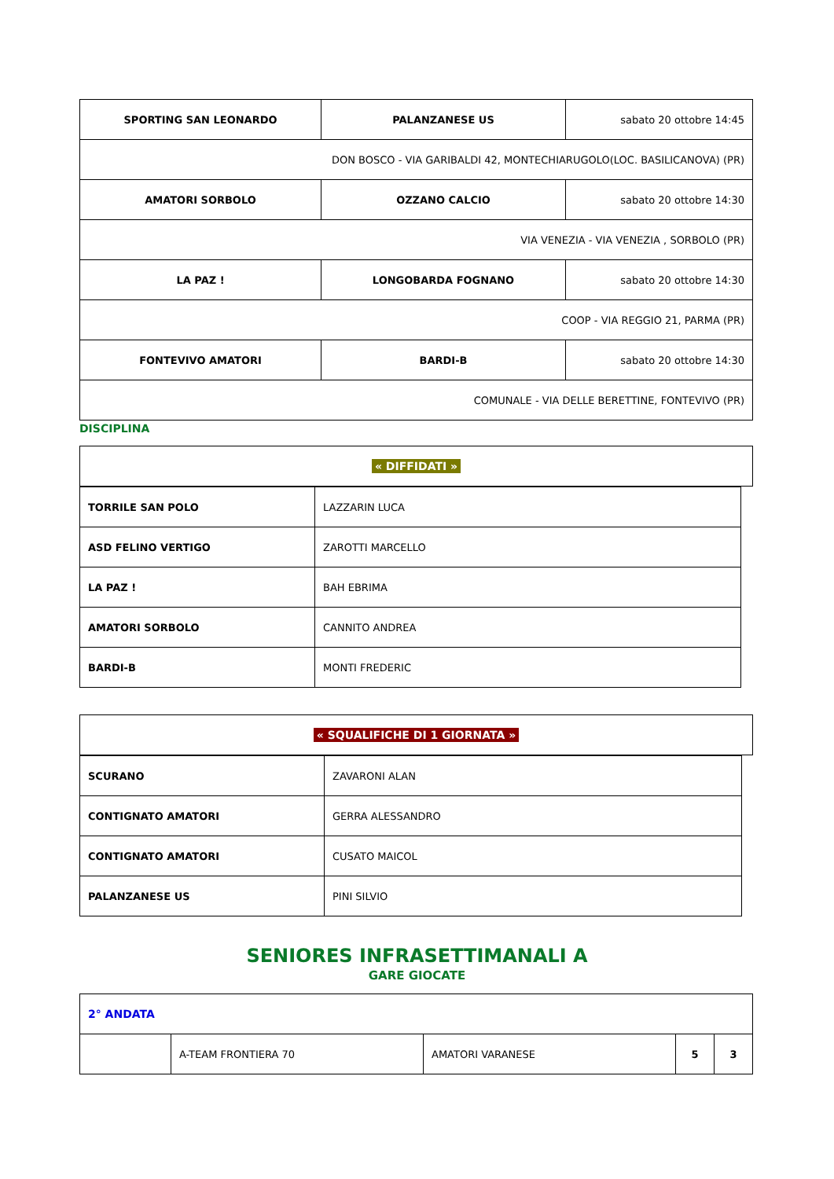| SPORTING SAN LEONARDO | PALANZANESE US | sabato 20 ottobre 14:45 |
| DON BOSCO - VIA GARIBALDI 42, MONTECHIARUGOLO(LOC. BASILICANOVA) (PR) | | |
| AMATORI SORBOLO | OZZANO CALCIO | sabato 20 ottobre 14:30 |
| VIA VENEZIA - VIA VENEZIA , SORBOLO (PR) | | |
| LA PAZ ! | LONGOBARDA FOGNANO | sabato 20 ottobre 14:30 |
| COOP - VIA REGGIO 21, PARMA (PR) | | |
| FONTEVIVO AMATORI | BARDI-B | sabato 20 ottobre 14:30 |
| COMUNALE - VIA DELLE BERETTINE, FONTEVIVO (PR) | | |
DISCIPLINA
| « DIFFIDATI » |
| TORRILE SAN POLO | LAZZARIN LUCA |
| ASD FELINO VERTIGO | ZAROTTI MARCELLO |
| LA PAZ ! | BAH EBRIMA |
| AMATORI SORBOLO | CANNITO ANDREA |
| BARDI-B | MONTI FREDERIC |
| « SQUALIFICHE DI 1 GIORNATA » |
| SCURANO | ZAVARONI ALAN |
| CONTIGNATO AMATORI | GERRA ALESSANDRO |
| CONTIGNATO AMATORI | CUSATO MAICOL |
| PALANZANESE US | PINI SILVIO |
SENIORES INFRASETTIMANALI A
GARE GIOCATE
| 2° ANDATA | | | | |
| | A-TEAM FRONTIERA 70 | AMATORI VARANESE | 5 | 3 |